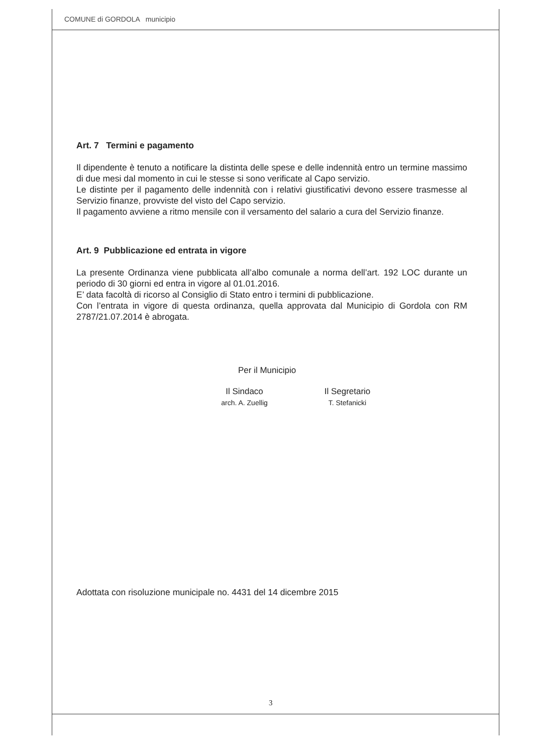COMUNE di GORDOLA municipio
Art. 7 Termini e pagamento
Il dipendente è tenuto a notificare la distinta delle spese e delle indennità entro un termine massimo di due mesi dal momento in cui le stesse si sono verificate al Capo servizio.
Le distinte per il pagamento delle indennità con i relativi giustificativi devono essere trasmesse al Servizio finanze, provviste del visto del Capo servizio.
Il pagamento avviene a ritmo mensile con il versamento del salario a cura del Servizio finanze.
Art. 9 Pubblicazione ed entrata in vigore
La presente Ordinanza viene pubblicata all’albo comunale a norma dell’art. 192 LOC durante un periodo di 30 giorni ed entra in vigore al 01.01.2016.
E’ data facoltà di ricorso al Consiglio di Stato entro i termini di pubblicazione.
Con l’entrata in vigore di questa ordinanza, quella approvata dal Municipio di Gordola con RM 2787/21.07.2014 è abrogata.
Per il Municipio
Il Sindaco
arch. A. Zuellig
Il Segretario
T. Stefanicki
Adottata con risoluzione municipale no. 4431 del 14 dicembre 2015
3